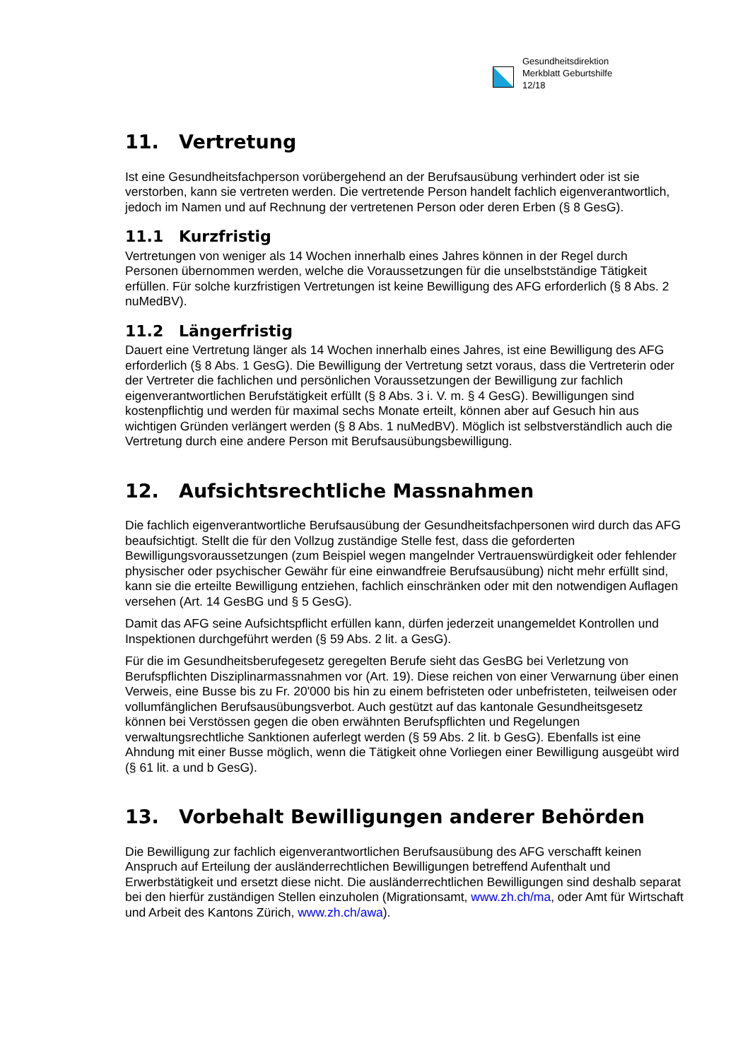Gesundheitsdirektion
Merkblatt Geburtshilfe
12/18
11. Vertretung
Ist eine Gesundheitsfachperson vorübergehend an der Berufsausübung verhindert oder ist sie verstorben, kann sie vertreten werden. Die vertretende Person handelt fachlich eigenverantwortlich, jedoch im Namen und auf Rechnung der vertretenen Person oder deren Erben (§ 8 GesG).
11.1 Kurzfristig
Vertretungen von weniger als 14 Wochen innerhalb eines Jahres können in der Regel durch Personen übernommen werden, welche die Voraussetzungen für die unselbstständige Tätigkeit erfüllen. Für solche kurzfristigen Vertretungen ist keine Bewilligung des AFG erforderlich (§ 8 Abs. 2 nuMedBV).
11.2 Längerfristig
Dauert eine Vertretung länger als 14 Wochen innerhalb eines Jahres, ist eine Bewilligung des AFG erforderlich (§ 8 Abs. 1 GesG). Die Bewilligung der Vertretung setzt voraus, dass die Vertreterin oder der Vertreter die fachlichen und persönlichen Voraussetzungen der Bewilligung zur fachlich eigenverantwortlichen Berufstätigkeit erfüllt (§ 8 Abs. 3 i. V. m. § 4 GesG). Bewilligungen sind kostenpflichtig und werden für maximal sechs Monate erteilt, können aber auf Gesuch hin aus wichtigen Gründen verlängert werden (§ 8 Abs. 1 nuMedBV). Möglich ist selbstverständlich auch die Vertretung durch eine andere Person mit Berufsausübungsbewilligung.
12. Aufsichtsrechtliche Massnahmen
Die fachlich eigenverantwortliche Berufsausübung der Gesundheitsfachpersonen wird durch das AFG beaufsichtigt. Stellt die für den Vollzug zuständige Stelle fest, dass die geforderten Bewilligungsvoraussetzungen (zum Beispiel wegen mangelnder Vertrauenswürdigkeit oder fehlender physischer oder psychischer Gewähr für eine einwandfreie Berufsausübung) nicht mehr erfüllt sind, kann sie die erteilte Bewilligung entziehen, fachlich einschränken oder mit den notwendigen Auflagen versehen (Art. 14 GesBG und § 5 GesG).
Damit das AFG seine Aufsichtspflicht erfüllen kann, dürfen jederzeit unangemeldet Kontrollen und Inspektionen durchgeführt werden (§ 59 Abs. 2 lit. a GesG).
Für die im Gesundheitsberufegesetz geregelten Berufe sieht das GesBG bei Verletzung von Berufspflichten Disziplinarmassnahmen vor (Art. 19). Diese reichen von einer Verwarnung über einen Verweis, eine Busse bis zu Fr. 20'000 bis hin zu einem befristeten oder unbefristeten, teilweisen oder vollumfänglichen Berufsausübungsverbot. Auch gestützt auf das kantonale Gesundheitsgesetz können bei Verstössen gegen die oben erwähnten Berufspflichten und Regelungen verwaltungsrechtliche Sanktionen auferlegt werden (§ 59 Abs. 2 lit. b GesG). Ebenfalls ist eine Ahndung mit einer Busse möglich, wenn die Tätigkeit ohne Vorliegen einer Bewilligung ausgeübt wird (§ 61 lit. a und b GesG).
13. Vorbehalt Bewilligungen anderer Behörden
Die Bewilligung zur fachlich eigenverantwortlichen Berufsausübung des AFG verschafft keinen Anspruch auf Erteilung der ausländerrechtlichen Bewilligungen betreffend Aufenthalt und Erwerbstätigkeit und ersetzt diese nicht. Die ausländerrechtlichen Bewilligungen sind deshalb separat bei den hierfür zuständigen Stellen einzuholen (Migrationsamt, www.zh.ch/ma, oder Amt für Wirtschaft und Arbeit des Kantons Zürich, www.zh.ch/awa).